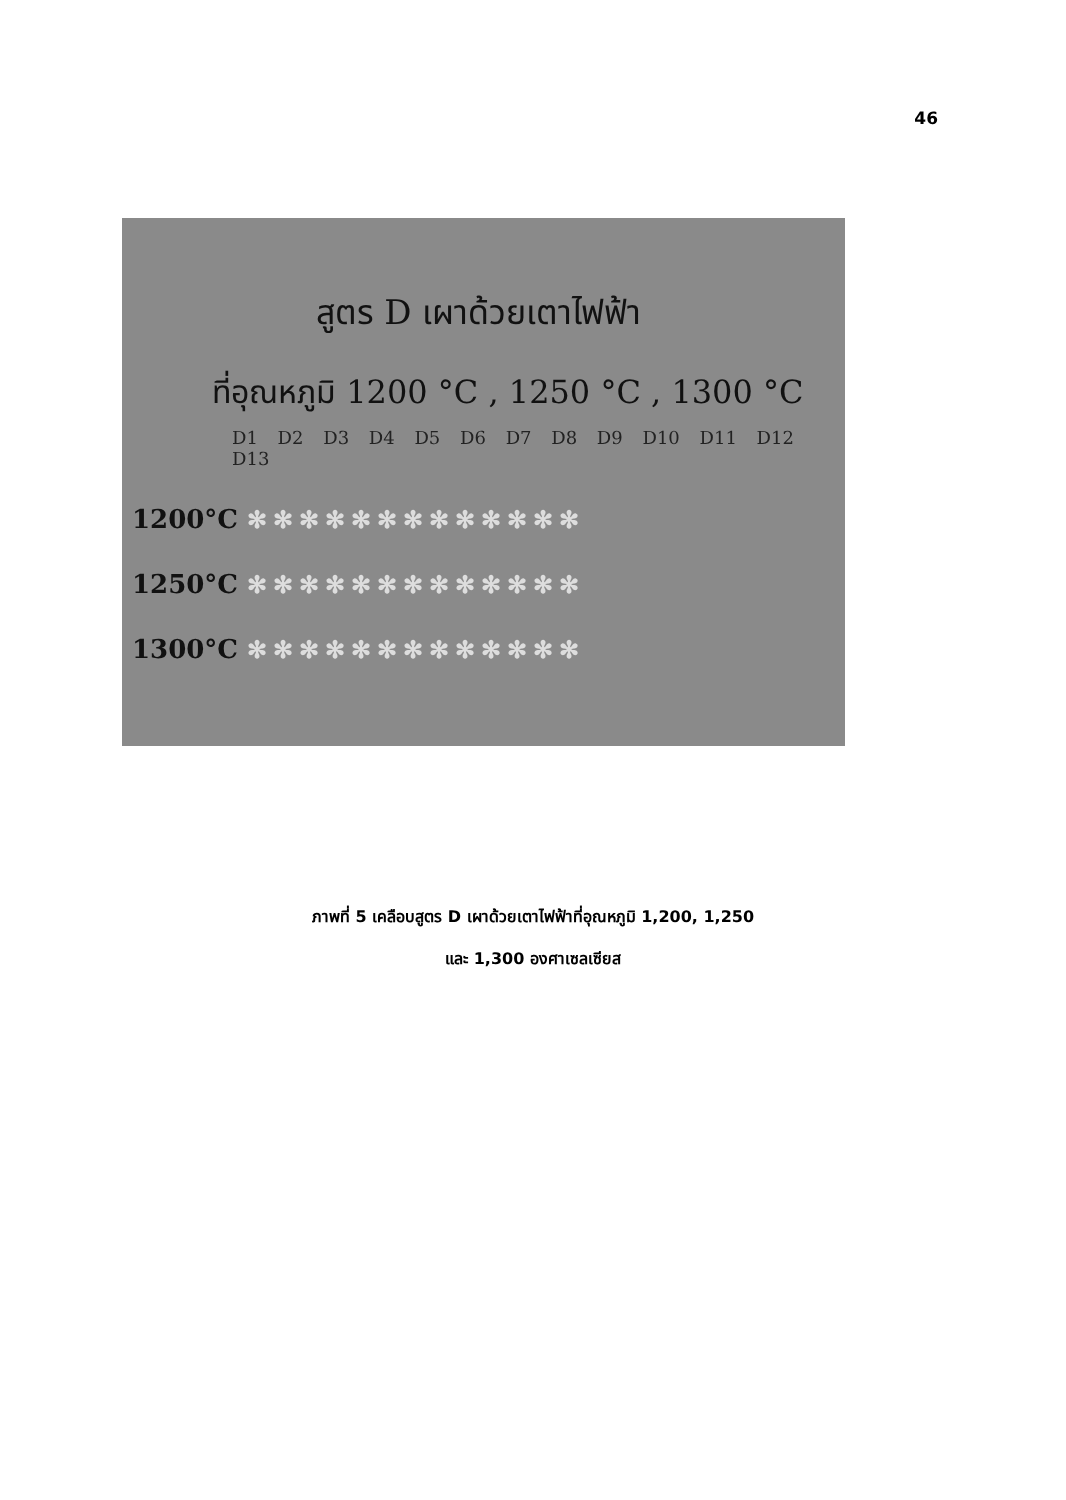46
สูตร D เผาด้วยเตาไฟฟ้า
ที่อุณหภูมิ 1200 °C , 1250 °C , 1300 °C
D1 D2 D3 D4 D5 D6 D7 D8 D9 D10 D11 D12 D13
1200°C ✻✻✻✻✻✻✻✻✻✻✻✻✻
1250°C ✻✻✻✻✻✻✻✻✻✻✻✻✻
1300°C ✻✻✻✻✻✻✻✻✻✻✻✻✻
ภาพที่ 5 เคลือบสูตร D เผาด้วยเตาไฟฟ้าที่อุณหภูมิ 1,200, 1,250
และ 1,300 องศาเซลเซียส